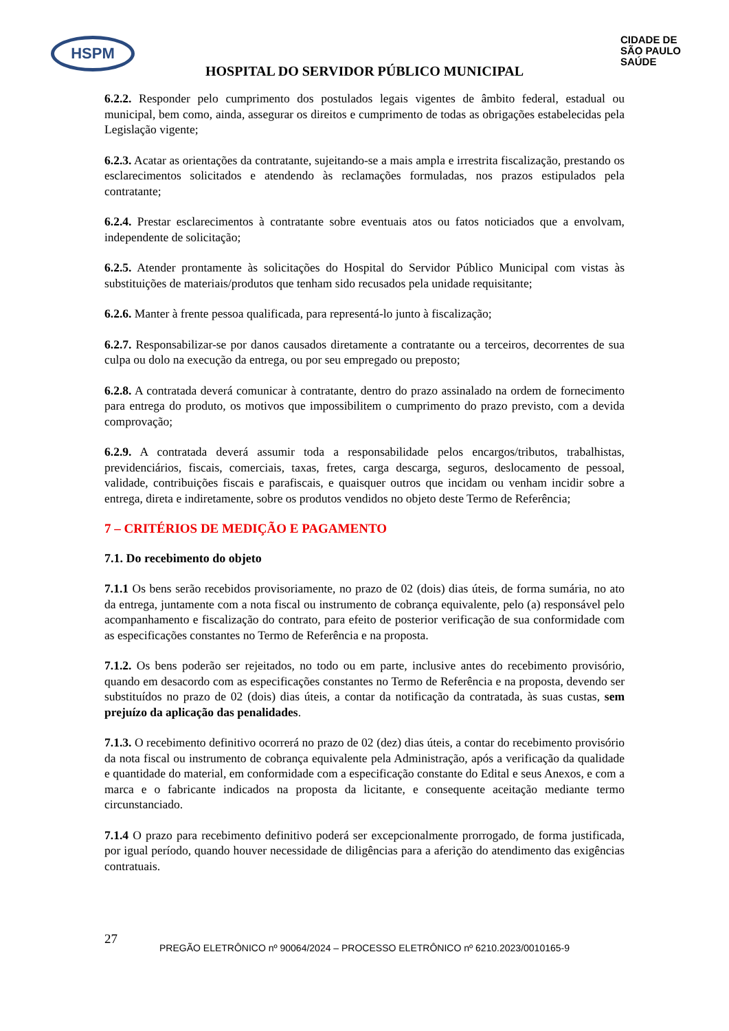HSPM
CIDADE DE
SÃO PAULO
SAÚDE
HOSPITAL DO SERVIDOR PÚBLICO MUNICIPAL
6.2.2. Responder pelo cumprimento dos postulados legais vigentes de âmbito federal, estadual ou municipal, bem como, ainda, assegurar os direitos e cumprimento de todas as obrigações estabelecidas pela Legislação vigente;
6.2.3. Acatar as orientações da contratante, sujeitando-se a mais ampla e irrestrita fiscalização, prestando os esclarecimentos solicitados e atendendo às reclamações formuladas, nos prazos estipulados pela contratante;
6.2.4. Prestar esclarecimentos à contratante sobre eventuais atos ou fatos noticiados que a envolvam, independente de solicitação;
6.2.5. Atender prontamente às solicitações do Hospital do Servidor Público Municipal com vistas às substituições de materiais/produtos que tenham sido recusados pela unidade requisitante;
6.2.6. Manter à frente pessoa qualificada, para representá-lo junto à fiscalização;
6.2.7. Responsabilizar-se por danos causados diretamente a contratante ou a terceiros, decorrentes de sua culpa ou dolo na execução da entrega, ou por seu empregado ou preposto;
6.2.8. A contratada deverá comunicar à contratante, dentro do prazo assinalado na ordem de fornecimento para entrega do produto, os motivos que impossibilitem o cumprimento do prazo previsto, com a devida comprovação;
6.2.9. A contratada deverá assumir toda a responsabilidade pelos encargos/tributos, trabalhistas, previdenciários, fiscais, comerciais, taxas, fretes, carga descarga, seguros, deslocamento de pessoal, validade, contribuições fiscais e parafiscais, e quaisquer outros que incidam ou venham incidir sobre a entrega, direta e indiretamente, sobre os produtos vendidos no objeto deste Termo de Referência;
7 – CRITÉRIOS DE MEDIÇÃO E PAGAMENTO
7.1. Do recebimento do objeto
7.1.1 Os bens serão recebidos provisoriamente, no prazo de 02 (dois) dias úteis, de forma sumária, no ato da entrega, juntamente com a nota fiscal ou instrumento de cobrança equivalente, pelo (a) responsável pelo acompanhamento e fiscalização do contrato, para efeito de posterior verificação de sua conformidade com as especificações constantes no Termo de Referência e na proposta.
7.1.2. Os bens poderão ser rejeitados, no todo ou em parte, inclusive antes do recebimento provisório, quando em desacordo com as especificações constantes no Termo de Referência e na proposta, devendo ser substituídos no prazo de 02 (dois) dias úteis, a contar da notificação da contratada, às suas custas, sem prejuízo da aplicação das penalidades.
7.1.3. O recebimento definitivo ocorrerá no prazo de 02 (dez) dias úteis, a contar do recebimento provisório da nota fiscal ou instrumento de cobrança equivalente pela Administração, após a verificação da qualidade e quantidade do material, em conformidade com a especificação constante do Edital e seus Anexos, e com a marca e o fabricante indicados na proposta da licitante, e consequente aceitação mediante termo circunstanciado.
7.1.4 O prazo para recebimento definitivo poderá ser excepcionalmente prorrogado, de forma justificada, por igual período, quando houver necessidade de diligências para a aferição do atendimento das exigências contratuais.
27
PREGÃO ELETRÔNICO nº 90064/2024 – PROCESSO ELETRÔNICO nº 6210.2023/0010165-9